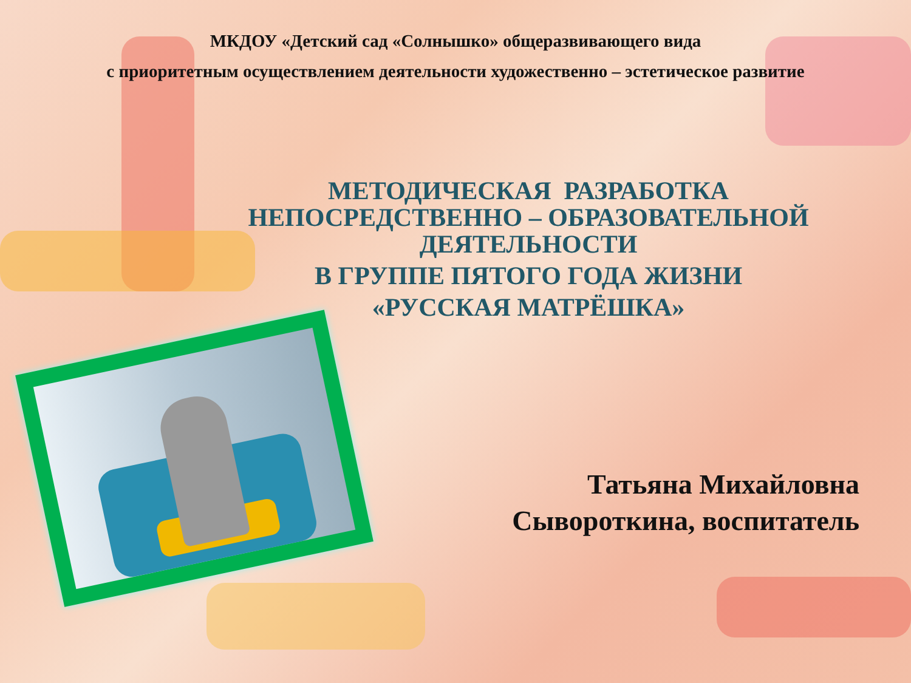МКДОУ «Детский сад «Солнышко» общеразвивающего вида
с приоритетным осуществлением деятельности художественно – эстетическое развитие
МЕТОДИЧЕСКАЯ РАЗРАБОТКА
НЕПОСРЕДСТВЕННО – ОБРАЗОВАТЕЛЬНОЙ
ДЕЯТЕЛЬНОСТИ
В ГРУППЕ ПЯТОГО ГОДА ЖИЗНИ
«РУССКАЯ МАТРЁШКА»
Татьяна Михайловна
Сывороткина, воспитатель